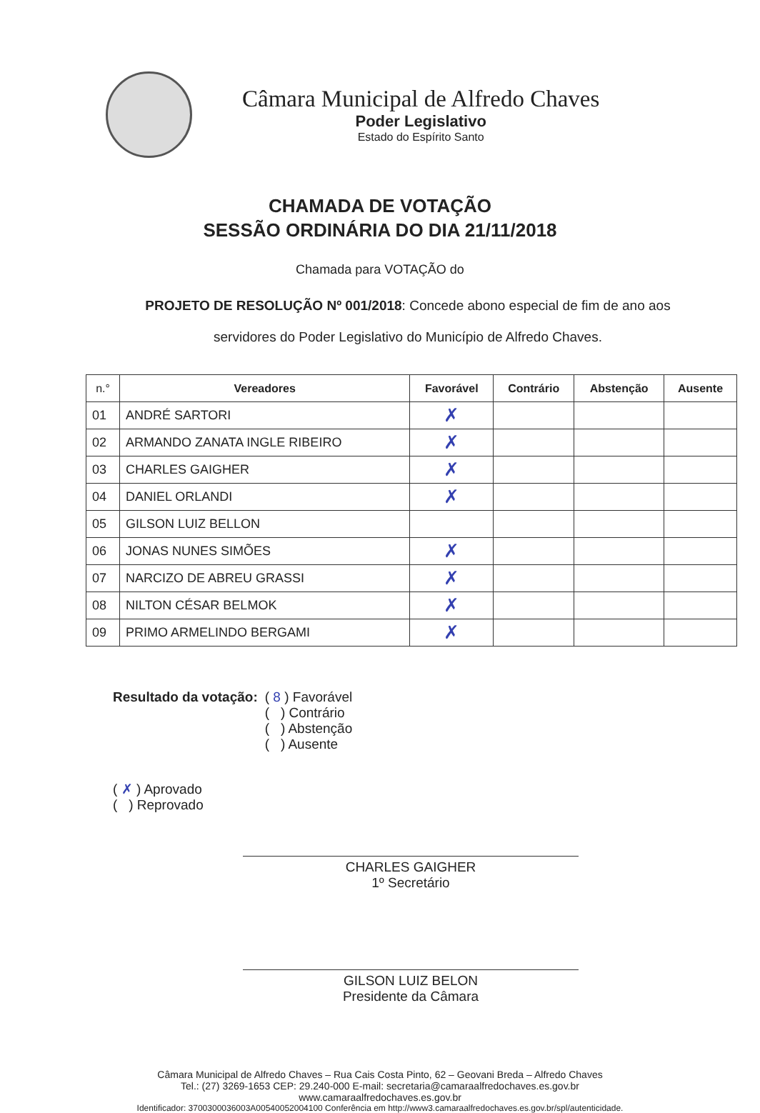Câmara Municipal de Alfredo Chaves
Poder Legislativo
Estado do Espírito Santo
CHAMADA DE VOTAÇÃO
SESSÃO ORDINÁRIA DO DIA 21/11/2018
Chamada para VOTAÇÃO do
PROJETO DE RESOLUÇÃO Nº 001/2018: Concede abono especial de fim de ano aos servidores do Poder Legislativo do Município de Alfredo Chaves.
| n.° | Vereadores | Favorável | Contrário | Abstenção | Ausente |
| --- | --- | --- | --- | --- | --- |
| 01 | ANDRÉ SARTORI | ✗ | | | |
| 02 | ARMANDO ZANATA INGLE RIBEIRO | ✗ | | | |
| 03 | CHARLES GAIGHER | ✗ | | | |
| 04 | DANIEL ORLANDI | ✗ | | | |
| 05 | GILSON LUIZ BELLON | | | | |
| 06 | JONAS NUNES SIMÕES | ✗ | | | |
| 07 | NARCIZO DE ABREU GRASSI | ✗ | | | |
| 08 | NILTON CÉSAR BELMOK | ✗ | | | |
| 09 | PRIMO ARMELINDO BERGAMI | ✗ | | | |
Resultado da votação: ( 8 ) Favorável
( ) Contrário
( ) Abstenção
( ) Ausente
( ✗ ) Aprovado
( ) Reprovado
CHARLES GAIGHER
1º Secretário
GILSON LUIZ BELON
Presidente da Câmara
Câmara Municipal de Alfredo Chaves – Rua Cais Costa Pinto, 62 – Geovani Breda – Alfredo Chaves
Tel.: (27) 3269-1653 CEP: 29.240-000 E-mail: secretaria@camaraalfredochaves.es.gov.br
www.camaraalfredochaves.es.gov.br
Identificador: 3700300036003A00540052004100 Conferência em http://www3.camaraalfredochaves.es.gov.br/spl/autenticidade.